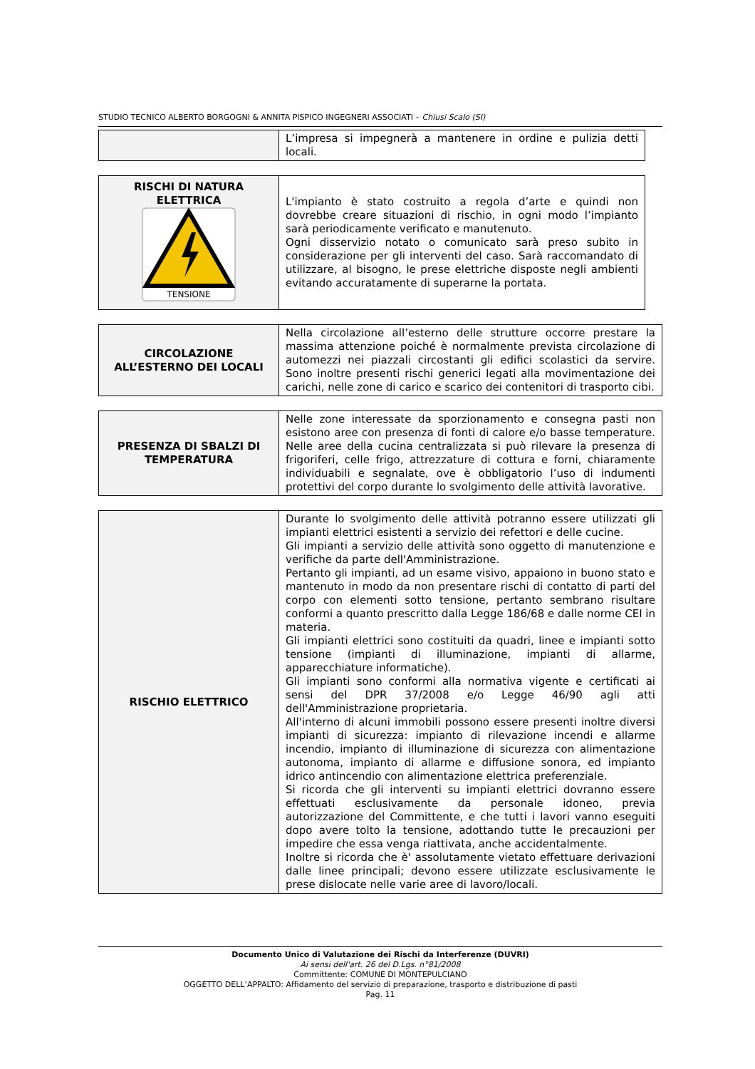STUDIO TECNICO ALBERTO BORGOGNI & ANNITA PISPICO INGEGNERI ASSOCIATI – Chiusi Scalo (SI)
| | L’impresa si impegnerà a mantenere in ordine e pulizia detti locali. |
| RISCHI DI NATURA ELETTRICA TENSIONE | L'impianto è stato costruito a regola d’arte e quindi non dovrebbe creare situazioni di rischio, in ogni modo l’impianto sarà periodicamente verificato e manutenuto. Ogni disservizio notato o comunicato sarà preso subito in considerazione per gli interventi del caso. Sarà raccomandato di utilizzare, al bisogno, le prese elettriche disposte negli ambienti evitando accuratamente di superarne la portata. |
| CIRCOLAZIONE ALL’ESTERNO DEI LOCALI | Nella circolazione all’esterno delle strutture occorre prestare la massima attenzione poiché è normalmente prevista circolazione di automezzi nei piazzali circostanti gli edifici scolastici da servire. Sono inoltre presenti rischi generici legati alla movimentazione dei carichi, nelle zone di carico e scarico dei contenitori di trasporto cibi. |
| PRESENZA DI SBALZI DI TEMPERATURA | Nelle zone interessate da sporzionamento e consegna pasti non esistono aree con presenza di fonti di calore e/o basse temperature. Nelle aree della cucina centralizzata si può rilevare la presenza di frigoriferi, celle frigo, attrezzature di cottura e forni, chiaramente individuabili e segnalate, ove è obbligatorio l’uso di indumenti protettivi del corpo durante lo svolgimento delle attività lavorative. |
| RISCHIO ELETTRICO | Durante lo svolgimento delle attività potranno essere utilizzati gli impianti elettrici esistenti a servizio dei refettori e delle cucine. Gli impianti a servizio delle attività sono oggetto di manutenzione e verifiche da parte dell'Amministrazione. Pertanto gli impianti, ad un esame visivo, appaiono in buono stato e mantenuto in modo da non presentare rischi di contatto di parti del corpo con elementi sotto tensione, pertanto sembrano risultare conformi a quanto prescritto dalla Legge 186/68 e dalle norme CEI in materia. Gli impianti elettrici sono costituiti da quadri, linee e impianti sotto tensione (impianti di illuminazione, impianti di allarme, apparecchiature informatiche). Gli impianti sono conformi alla normativa vigente e certificati ai sensi del DPR 37/2008 e/o Legge 46/90 agli atti dell'Amministrazione proprietaria. All'interno di alcuni immobili possono essere presenti inoltre diversi impianti di sicurezza: impianto di rilevazione incendi e allarme incendio, impianto di illuminazione di sicurezza con alimentazione autonoma, impianto di allarme e diffusione sonora, ed impianto idrico antincendio con alimentazione elettrica preferenziale. Si ricorda che gli interventi su impianti elettrici dovranno essere effettuati esclusivamente da personale idoneo, previa autorizzazione del Committente, e che tutti i lavori vanno eseguiti dopo avere tolto la tensione, adottando tutte le precauzioni per impedire che essa venga riattivata, anche accidentalmente. Inoltre si ricorda che è' assolutamente vietato effettuare derivazioni dalle linee principali; devono essere utilizzate esclusivamente le prese dislocate nelle varie aree di lavoro/locali. |
Documento Unico di Valutazione dei Rischi da Interferenze (DUVRI)
Ai sensi dell'art. 26 del D.Lgs. n°81/2008
Committente: COMUNE DI MONTEPULCIANO
OGGETTO DELL’APPALTO: Affidamento del servizio di preparazione, trasporto e distribuzione di pasti
Pag. 11